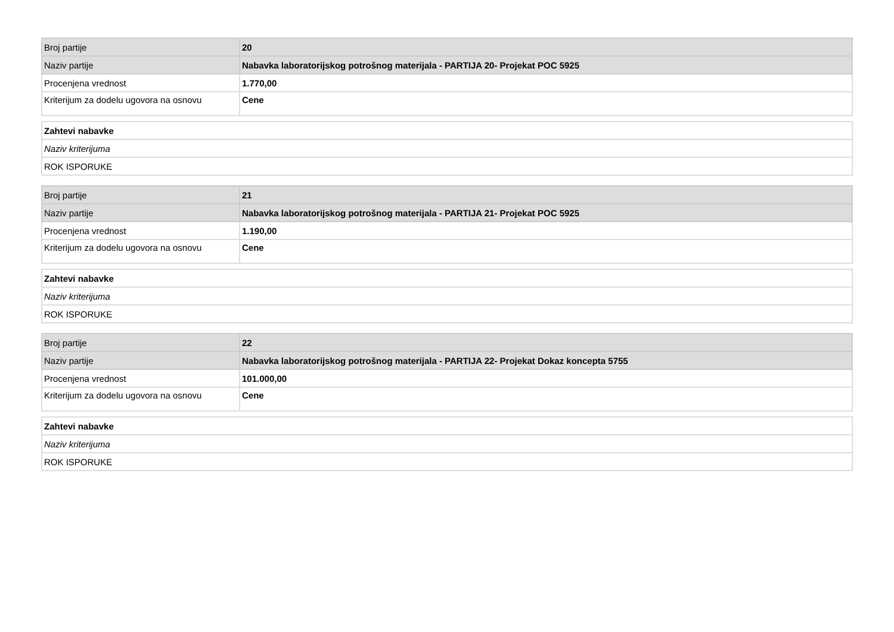| Broj partije | 20 |
| Naziv partije | Nabavka laboratorijskog potrošnog materijala - PARTIJA 20- Projekat POC 5925 |
| Procenjena vrednost | 1.770,00 |
| Kriterijum za dodelu ugovora na osnovu | Cene |
| Zahtevi nabavke |
| Naziv kriterijuma |
| ROK ISPORUKE |
| Broj partije | 21 |
| Naziv partije | Nabavka laboratorijskog potrošnog materijala - PARTIJA 21- Projekat POC 5925 |
| Procenjena vrednost | 1.190,00 |
| Kriterijum za dodelu ugovora na osnovu | Cene |
| Zahtevi nabavke |
| Naziv kriterijuma |
| ROK ISPORUKE |
| Broj partije | 22 |
| Naziv partije | Nabavka laboratorijskog potrošnog materijala - PARTIJA 22- Projekat Dokaz koncepta 5755 |
| Procenjena vrednost | 101.000,00 |
| Kriterijum za dodelu ugovora na osnovu | Cene |
| Zahtevi nabavke |
| Naziv kriterijuma |
| ROK ISPORUKE |